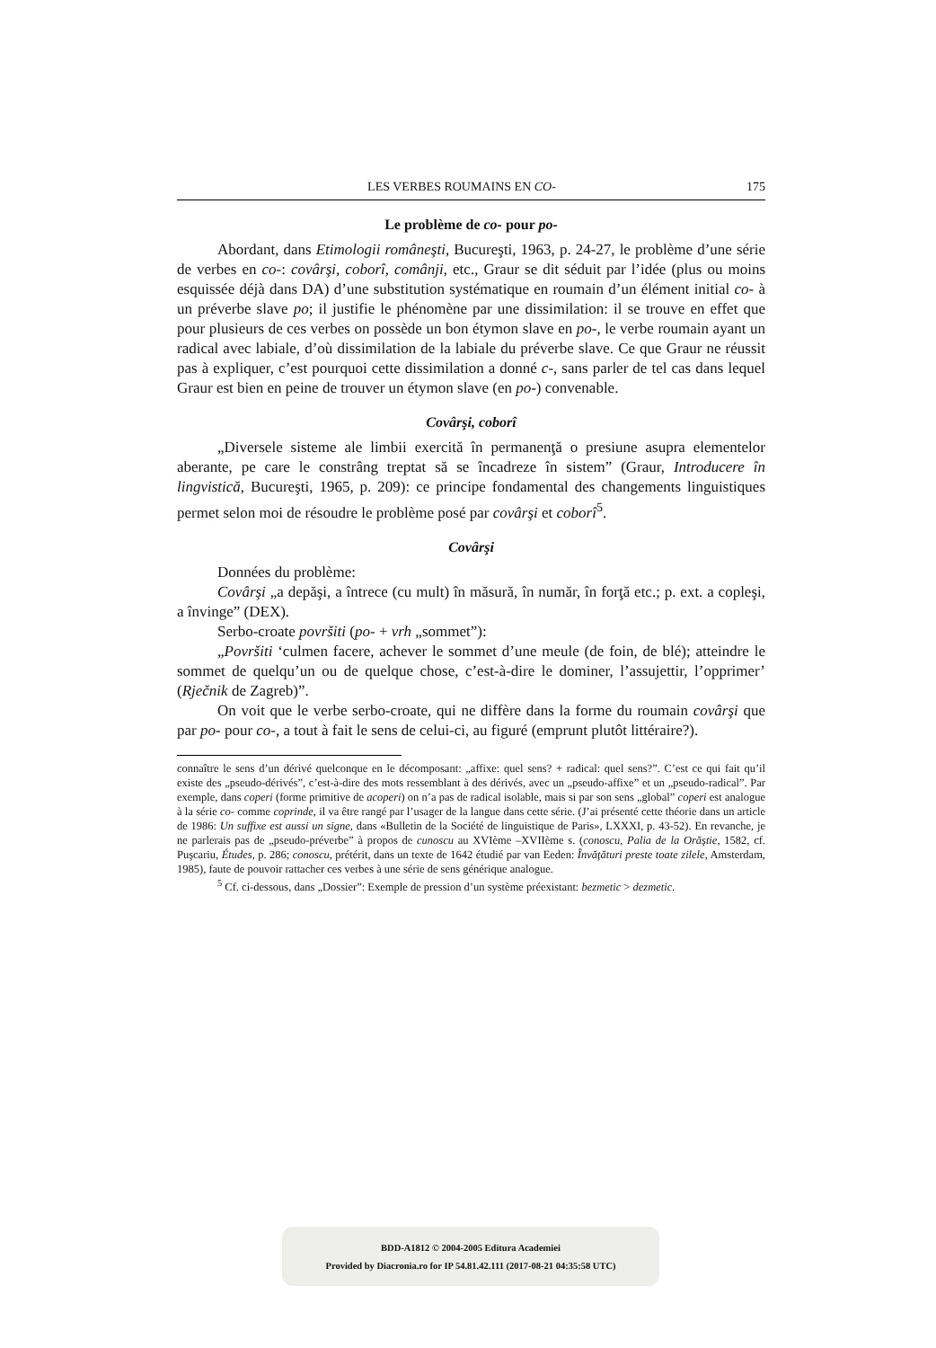LES VERBES ROUMAINS EN CO- 175
Le problème de co- pour po-
Abordant, dans Etimologii româneşti, Bucureşti, 1963, p. 24-27, le problème d’une série de verbes en co-: covârşi, coborî, comânji, etc., Graur se dit séduit par l’idée (plus ou moins esquissée déjà dans DA) d’une substitution systématique en roumain d’un élément initial co- à un préverbe slave po; il justifie le phénomène par une dissimilation: il se trouve en effet que pour plusieurs de ces verbes on possède un bon étymon slave en po-, le verbe roumain ayant un radical avec labiale, d’où dissimilation de la labiale du préverbe slave. Ce que Graur ne réussit pas à expliquer, c’est pourquoi cette dissimilation a donné c-, sans parler de tel cas dans lequel Graur est bien en peine de trouver un étymon slave (en po-) convenable.
Covârşi, coborî
„Diversele sisteme ale limbii exercită în permanenţă o presiune asupra elementelor aberante, pe care le constrâng treptat să se încadreze în sistem” (Graur, Introducere în lingvistică, Bucureşti, 1965, p. 209): ce principe fondamental des changements linguistiques permet selon moi de résoudre le problème posé par covârşi et coborî<sup>5</sup>.
Covârşi
Données du problème:
Covârşi „a depăşi, a întrece (cu mult) în măsură, în număr, în forţă etc.; p. ext. a copleşi, a învinge” (DEX).
Serbo-croate površiti (po- + vrh „sommet”):
„Površiti ‘culmen facere, achever le sommet d’une meule (de foin, de blé); atteindre le sommet de quelqu’un ou de quelque chose, c’est-à-dire le dominer, l’assujettir, l’opprimer’ (Rječnik de Zagreb)”.
On voit que le verbe serbo-croate, qui ne diffère dans la forme du roumain covârşi que par po- pour co-, a tout à fait le sens de celui-ci, au figuré (emprunt plutôt littéraire?).
connaître le sens d’un dérivé quelconque en le décomposant: „affixe: quel sens? + radical: quel sens?”. C’est ce qui fait qu’il existe des „pseudo-dérivés”, c’est-à-dire des mots ressemblant à des dérivés, avec un „pseudo-affixe” et un „pseudo-radical”. Par exemple, dans coperi (forme primitive de acoperi) on n’a pas de radical isolable, mais si par son sens „global” coperi est analogue à la série co- comme coprinde, il va être rangé par l’usager de la langue dans cette série. (J’ai présenté cette théorie dans un article de 1986: Un suffixe est aussi un signe, dans «Bulletin de la Société de linguistique de Paris», LXXXI, p. 43-52). En revanche, je ne parlerais pas de „pseudo-préverbe” à propos de cunoscu au XVIème –XVIIème s. (conoscu, Palia de la Orăştie, 1582, cf. Puşcariu, Études, p. 286; conoscu, prétérit, dans un texte de 1642 étudié par van Eeden: Învăţături preste toate zilele, Amsterdam, 1985), faute de pouvoir rattacher ces verbes à une série de sens générique analogue.
<sup>5</sup> Cf. ci-dessous, dans „Dossier”: Exemple de pression d’un système préexistant: bezmetic > dezmetic.
BDD-A1812 © 2004-2005 Editura Academiei
Provided by Diacronia.ro for IP 54.81.42.111 (2017-08-21 04:35:58 UTC)